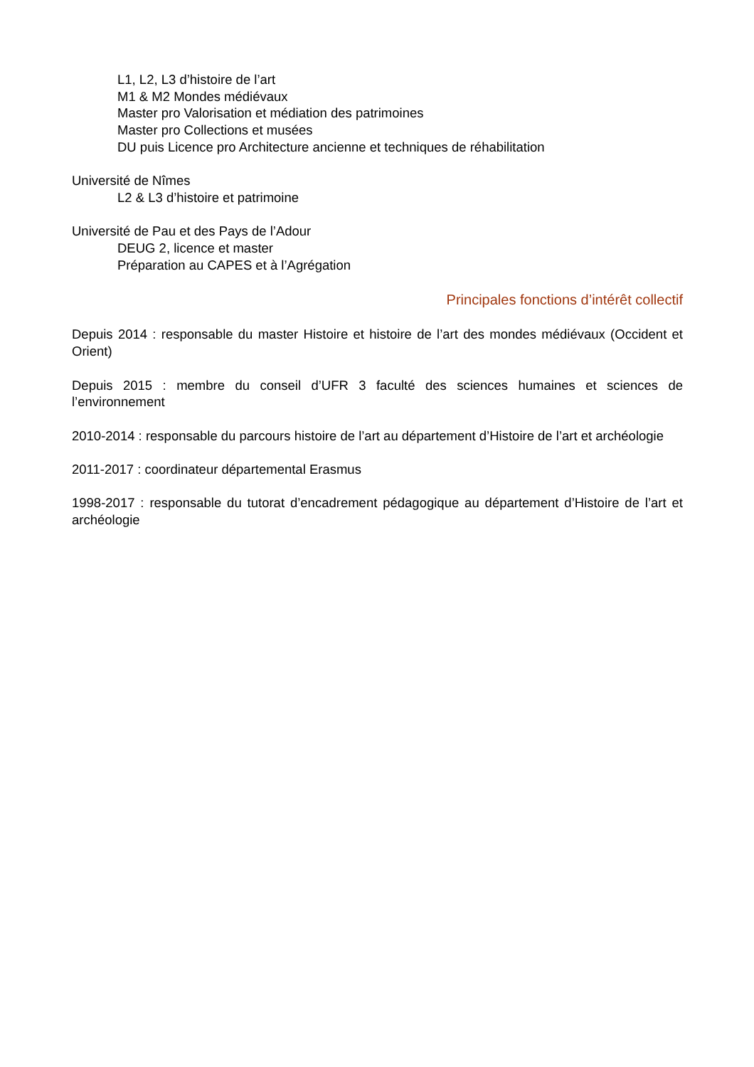L1, L2, L3 d’histoire de l’art
M1 & M2 Mondes médiévaux
Master pro Valorisation et médiation des patrimoines
Master pro Collections et musées
DU puis Licence pro Architecture ancienne et techniques de réhabilitation
Université de Nîmes
L2 & L3 d’histoire et patrimoine
Université de Pau et des Pays de l’Adour
DEUG 2, licence et master
Préparation au CAPES et à l’Agrégation
Principales fonctions d’intérêt collectif
Depuis 2014 : responsable du master Histoire et histoire de l’art des mondes médiévaux (Occident et Orient)
Depuis 2015 : membre du conseil d’UFR 3 faculté des sciences humaines et sciences de l’environnement
2010-2014 : responsable du parcours histoire de l’art au département d’Histoire de l’art et archéologie
2011-2017 : coordinateur départemental Erasmus
1998-2017 : responsable du tutorat d’encadrement pédagogique au département d’Histoire de l’art et archéologie